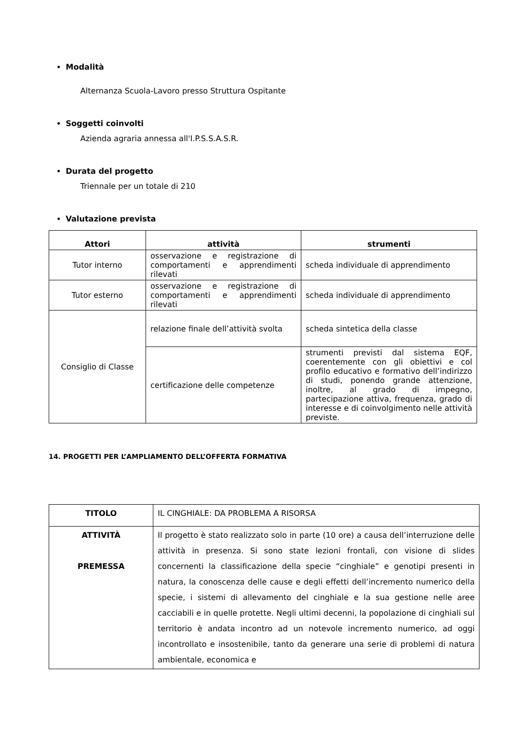Modalità
Alternanza Scuola-Lavoro presso Struttura Ospitante
Soggetti coinvolti
Azienda agraria annessa all'I.P.S.S.A.S.R.
Durata del progetto
Triennale per un totale di 210
Valutazione prevista
| Attori | attività | strumenti |
| --- | --- | --- |
| Tutor interno | osservazione e registrazione di comportamenti e apprendimenti rilevati | scheda individuale di apprendimento |
| Tutor esterno | osservazione e registrazione di comportamenti e apprendimenti rilevati | scheda individuale di apprendimento |
| Consiglio di Classe | relazione finale dell’attività svolta | scheda sintetica della classe |
| | certificazione delle competenze | strumenti previsti dal sistema EQF, coerentemente con gli obiettivi e col profilo educativo e formativo dell’indirizzo di studi, ponendo grande attenzione, inoltre, al grado di impegno, partecipazione attiva, frequenza, grado di interesse e di coinvolgimento nelle attività previste. |
14. PROGETTI PER L’AMPLIAMENTO DELL’OFFERTA FORMATIVA
| TITOLO | IL CINGHIALE: DA PROBLEMA A RISORSA |
| ATTIVITÀ PREMESSA | Il progetto è stato realizzato solo in parte (10 ore) a causa dell’interruzione delle attività in presenza. Si sono state lezioni frontali, con visione di slides concernenti la classificazione della specie “cinghiale” e genotipi presenti in natura, la conoscenza delle cause e degli effetti dell’incremento numerico della specie, i sistemi di allevamento del cinghiale e la sua gestione nelle aree cacciabili e in quelle protette. Negli ultimi decenni, la popolazione di cinghiali sul territorio è andata incontro ad un notevole incremento numerico, ad oggi incontrollato e insostenibile, tanto da generare una serie di problemi di natura ambientale, economica e |